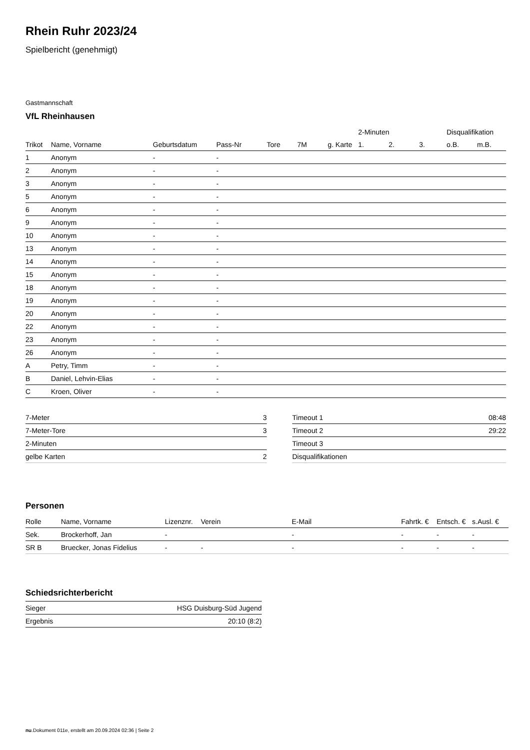Rhein Ruhr 2023/24
Spielbericht (genehmigt)
Gastmannschaft
VfL Rheinhausen
| | | | | | | | 2-Minuten | | | Disqualifikation | |
| --- | --- | --- | --- | --- | --- | --- | --- | --- | --- | --- | --- |
| Trikot | Name, Vorname | Geburtsdatum | Pass-Nr | Tore | 7M | g. Karte | 1. | 2. | 3. | o.B. | m.B. |
| 1 | Anonym | - | - | | | | | | | | |
| 2 | Anonym | - | - | | | | | | | | |
| 3 | Anonym | - | - | | | | | | | | |
| 5 | Anonym | - | - | | | | | | | | |
| 6 | Anonym | - | - | | | | | | | | |
| 9 | Anonym | - | - | | | | | | | | |
| 10 | Anonym | - | - | | | | | | | | |
| 13 | Anonym | - | - | | | | | | | | |
| 14 | Anonym | - | - | | | | | | | | |
| 15 | Anonym | - | - | | | | | | | | |
| 18 | Anonym | - | - | | | | | | | | |
| 19 | Anonym | - | - | | | | | | | | |
| 20 | Anonym | - | - | | | | | | | | |
| 22 | Anonym | - | - | | | | | | | | |
| 23 | Anonym | - | - | | | | | | | | |
| 26 | Anonym | - | - | | | | | | | | |
| A | Petry, Timm | - | - | | | | | | | | |
| B | Daniel, Lehvin-Elias | - | - | | | | | | | | |
| C | Kroen, Oliver | - | - | | | | | | | | |
| 7-Meter | 3 |
| 7-Meter-Tore | 3 |
| 2-Minuten | |
| gelbe Karten | 2 |
| Timeout 1 | 08:48 |
| Timeout 2 | 29:22 |
| Timeout 3 | |
| Disqualifikationen | |
Personen
| Rolle | Name, Vorname | Lizenznr. | Verein | E-Mail | Fahrtk. € | Entsch. € | s.Ausl. € |
| --- | --- | --- | --- | --- | --- | --- | --- |
| Sek. | Brockerhoff, Jan | - | | - | - | - | - |
| SR B | Bruecker, Jonas Fidelius | - | - | - | - | - | - |
Schiedsrichterbericht
| Sieger | HSG Duisburg-Süd Jugend |
| Ergebnis | 20:10 (8:2) |
nu.Dokument 011e, erstellt am 20.09.2024 02:36 | Seite 2